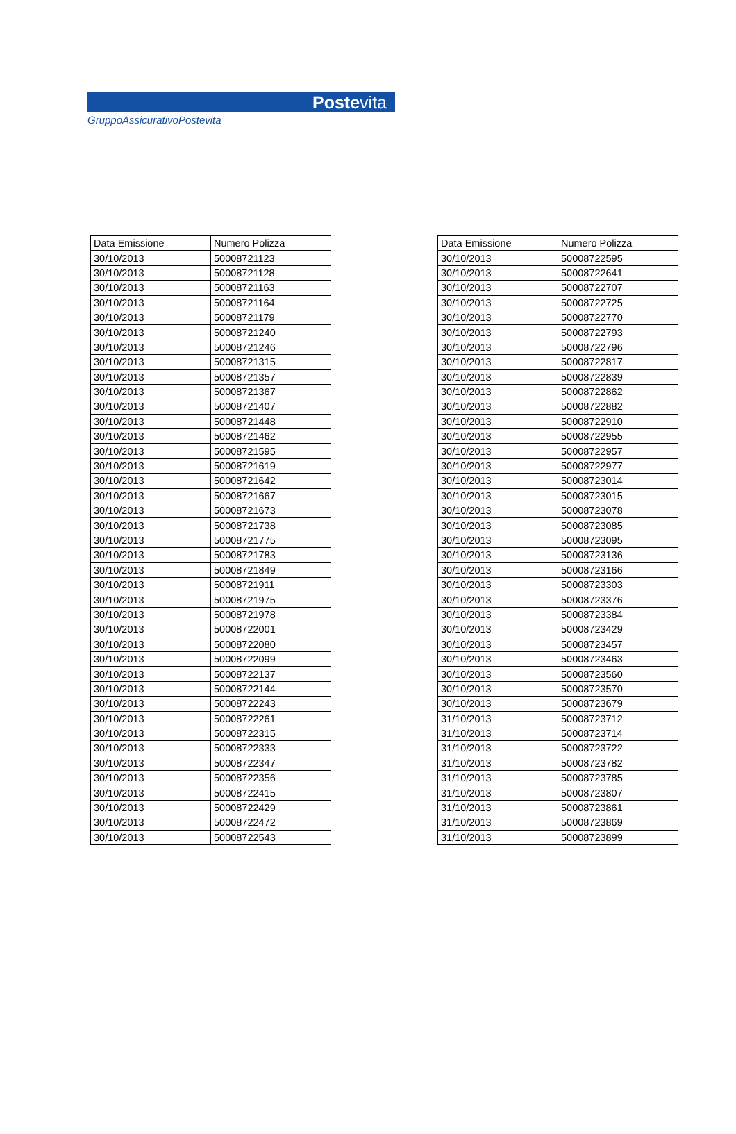Postevita
GruppoAssicurativoPostevita
| Data Emissione | Numero Polizza |
| --- | --- |
| 30/10/2013 | 50008721123 |
| 30/10/2013 | 50008721128 |
| 30/10/2013 | 50008721163 |
| 30/10/2013 | 50008721164 |
| 30/10/2013 | 50008721179 |
| 30/10/2013 | 50008721240 |
| 30/10/2013 | 50008721246 |
| 30/10/2013 | 50008721315 |
| 30/10/2013 | 50008721357 |
| 30/10/2013 | 50008721367 |
| 30/10/2013 | 50008721407 |
| 30/10/2013 | 50008721448 |
| 30/10/2013 | 50008721462 |
| 30/10/2013 | 50008721595 |
| 30/10/2013 | 50008721619 |
| 30/10/2013 | 50008721642 |
| 30/10/2013 | 50008721667 |
| 30/10/2013 | 50008721673 |
| 30/10/2013 | 50008721738 |
| 30/10/2013 | 50008721775 |
| 30/10/2013 | 50008721783 |
| 30/10/2013 | 50008721849 |
| 30/10/2013 | 50008721911 |
| 30/10/2013 | 50008721975 |
| 30/10/2013 | 50008721978 |
| 30/10/2013 | 50008722001 |
| 30/10/2013 | 50008722080 |
| 30/10/2013 | 50008722099 |
| 30/10/2013 | 50008722137 |
| 30/10/2013 | 50008722144 |
| 30/10/2013 | 50008722243 |
| 30/10/2013 | 50008722261 |
| 30/10/2013 | 50008722315 |
| 30/10/2013 | 50008722333 |
| 30/10/2013 | 50008722347 |
| 30/10/2013 | 50008722356 |
| 30/10/2013 | 50008722415 |
| 30/10/2013 | 50008722429 |
| 30/10/2013 | 50008722472 |
| 30/10/2013 | 50008722543 |
| Data Emissione | Numero Polizza |
| --- | --- |
| 30/10/2013 | 50008722595 |
| 30/10/2013 | 50008722641 |
| 30/10/2013 | 50008722707 |
| 30/10/2013 | 50008722725 |
| 30/10/2013 | 50008722770 |
| 30/10/2013 | 50008722793 |
| 30/10/2013 | 50008722796 |
| 30/10/2013 | 50008722817 |
| 30/10/2013 | 50008722839 |
| 30/10/2013 | 50008722862 |
| 30/10/2013 | 50008722882 |
| 30/10/2013 | 50008722910 |
| 30/10/2013 | 50008722955 |
| 30/10/2013 | 50008722957 |
| 30/10/2013 | 50008722977 |
| 30/10/2013 | 50008723014 |
| 30/10/2013 | 50008723015 |
| 30/10/2013 | 50008723078 |
| 30/10/2013 | 50008723085 |
| 30/10/2013 | 50008723095 |
| 30/10/2013 | 50008723136 |
| 30/10/2013 | 50008723166 |
| 30/10/2013 | 50008723303 |
| 30/10/2013 | 50008723376 |
| 30/10/2013 | 50008723384 |
| 30/10/2013 | 50008723429 |
| 30/10/2013 | 50008723457 |
| 30/10/2013 | 50008723463 |
| 30/10/2013 | 50008723560 |
| 30/10/2013 | 50008723570 |
| 30/10/2013 | 50008723679 |
| 31/10/2013 | 50008723712 |
| 31/10/2013 | 50008723714 |
| 31/10/2013 | 50008723722 |
| 31/10/2013 | 50008723782 |
| 31/10/2013 | 50008723785 |
| 31/10/2013 | 50008723807 |
| 31/10/2013 | 50008723861 |
| 31/10/2013 | 50008723869 |
| 31/10/2013 | 50008723899 |